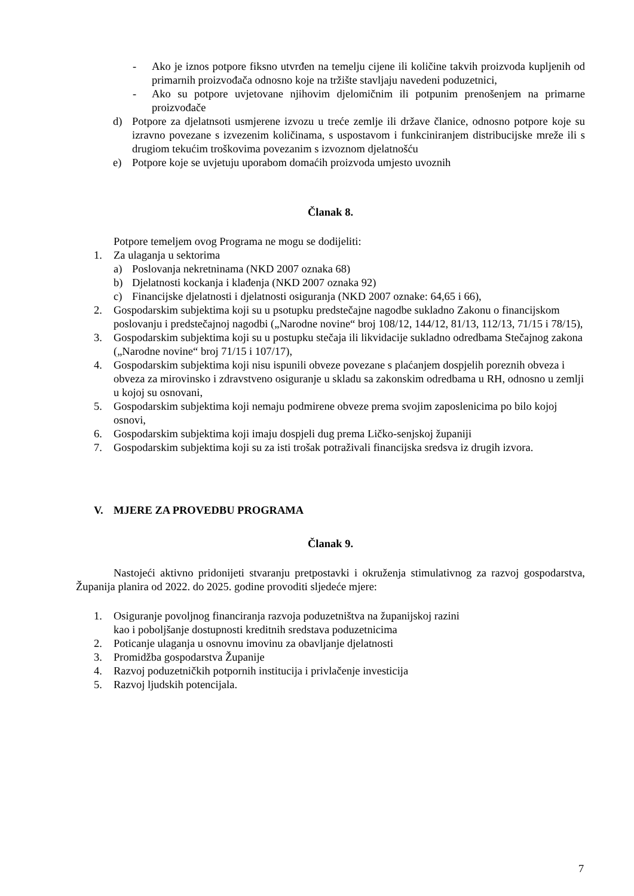- Ako je iznos potpore fiksno utvrđen na temelju cijene ili količine takvih proizvoda kupljenih od primarnih proizvođača odnosno koje na tržište stavljaju navedeni poduzetnici,
- Ako su potpore uvjetovane njihovim djelomičnim ili potpunim prenošenjem na primarne proizvođače
d) Potpore za djelatnsoti usmjerene izvozu u treće zemlje ili države članice, odnosno potpore koje su izravno povezane s izvezenim količinama, s uspostavom i funkciniranjem distribucijske mreže ili s drugiom tekućim troškovima povezanim s izvoznom djelatnošću
e) Potpore koje se uvjetuju uporabom domaćih proizvoda umjesto uvoznih
Članak 8.
Potpore temeljem ovog Programa ne mogu se dodijeliti:
1. Za ulaganja u sektorima
a) Poslovanja nekretninama (NKD 2007 oznaka 68)
b) Djelatnosti kockanja i klađenja (NKD 2007 oznaka 92)
c) Financijske djelatnosti i djelatnosti osiguranja (NKD 2007 oznake: 64,65 i 66),
2. Gospodarskim subjektima koji su u psotupku predstečajne nagodbe sukladno Zakonu o financijskom poslovanju i predstečajnoj nagodbi („Narodne novine“ broj 108/12, 144/12, 81/13, 112/13, 71/15 i 78/15),
3. Gospodarskim subjektima koji su u postupku stečaja ili likvidacije sukladno odredbama Stečajnog zakona („Narodne novine“ broj 71/15 i 107/17),
4. Gospodarskim subjektima koji nisu ispunili obveze povezane s plaćanjem dospjelih poreznih obveza i obveza za mirovinsko i zdravstveno osiguranje u skladu sa zakonskim odredbama u RH, odnosno u zemlji u kojoj su osnovani,
5. Gospodarskim subjektima koji nemaju podmirene obveze prema svojim zaposlenicima po bilo kojoj osnovi,
6. Gospodarskim subjektima koji imaju dospjeli dug prema Ličko-senjskoj županiji
7. Gospodarskim subjektima koji su za isti trošak potraživali financijska sredsva iz drugih izvora.
V. MJERE ZA PROVEDBU PROGRAMA
Članak 9.
Nastojeći aktivno pridonijeti stvaranju pretpostavki i okruženja stimulativnog za razvoj gospodarstva, Županija planira od 2022. do 2025. godine provoditi sljedeće mjere:
1. Osiguranje povoljnog financiranja razvoja poduzetništva na županijskoj razini
kao i poboljšanje dostupnosti kreditnih sredstava poduzetnicima
2. Poticanje ulaganja u osnovnu imovinu za obavljanje djelatnosti
3. Promidžba gospodarstva Županije
4. Razvoj poduzetničkih potpornih institucija i privlačenje investicija
5. Razvoj ljudskih potencijala.
7